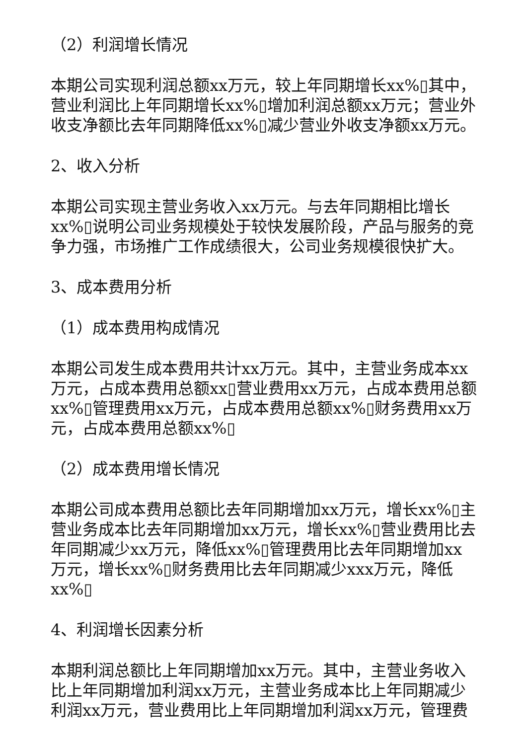（2）利润增长情况
本期公司实现利润总额xx万元，较上年同期增长xx%▯其中，营业利润比上年同期增长xx%▯增加利润总额xx万元；营业外收支净额比去年同期降低xx%▯减少营业外收支净额xx万元。
2、收入分析
本期公司实现主营业务收入xx万元。与去年同期相比增长xx%▯说明公司业务规模处于较快发展阶段，产品与服务的竞争力强，市场推广工作成绩很大，公司业务规模很快扩大。
3、成本费用分析
（1）成本费用构成情况
本期公司发生成本费用共计xx万元。其中，主营业务成本xx万元，占成本费用总额xx▯营业费用xx万元，占成本费用总额xx%▯管理费用xx万元，占成本费用总额xx%▯财务费用xx万元，占成本费用总额xx%▯
（2）成本费用增长情况
本期公司成本费用总额比去年同期增加xx万元，增长xx%▯主营业务成本比去年同期增加xx万元，增长xx%▯营业费用比去年同期减少xx万元，降低xx%▯管理费用比去年同期增加xx万元，增长xx%▯财务费用比去年同期减少xxx万元，降低xx%▯
4、利润增长因素分析
本期利润总额比上年同期增加xx万元。其中，主营业务收入比上年同期增加利润xx万元，主营业务成本比上年同期减少利润xx万元，营业费用比上年同期增加利润xx万元，管理费